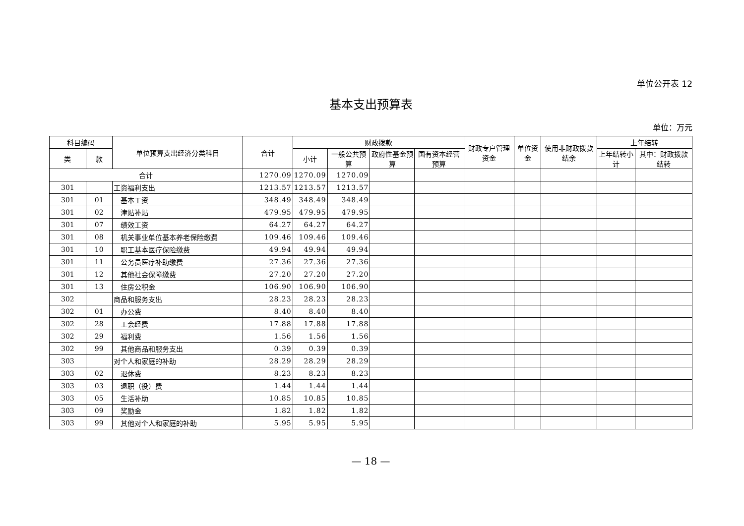单位公开表 12
基本支出预算表
单位：万元
| 科目编码 | | 单位预算支出经济分类科目 | 合计 | 财政拨款 | | | | 财政专户管理资金 | 单位资金 | 使用非财政拨款结余 | 上年结转 | |
| --- | --- | --- | --- | --- | --- | --- | --- | --- | --- | --- | --- | --- |
| | | | | 小计 | 一般公共预算 | 政府性基金预算 | 国有资本经营预算 | | | | 上年结转小计 | 其中：财政拨款结转 |
| 类 | 款 | | | | | | | | | | | |
| 合计 | | | 1270.09 | 1270.09 | 1270.09 | | | | | | | |
| 301 | | 工资福利支出 | 1213.57 | 1213.57 | 1213.57 | | | | | | | |
| 301 | 01 | 基本工资 | 348.49 | 348.49 | 348.49 | | | | | | | |
| 301 | 02 | 津贴补贴 | 479.95 | 479.95 | 479.95 | | | | | | | |
| 301 | 07 | 绩效工资 | 64.27 | 64.27 | 64.27 | | | | | | | |
| 301 | 08 | 机关事业单位基本养老保险缴费 | 109.46 | 109.46 | 109.46 | | | | | | | |
| 301 | 10 | 职工基本医疗保险缴费 | 49.94 | 49.94 | 49.94 | | | | | | | |
| 301 | 11 | 公务员医疗补助缴费 | 27.36 | 27.36 | 27.36 | | | | | | | |
| 301 | 12 | 其他社会保障缴费 | 27.20 | 27.20 | 27.20 | | | | | | | |
| 301 | 13 | 住房公积金 | 106.90 | 106.90 | 106.90 | | | | | | | |
| 302 | | 商品和服务支出 | 28.23 | 28.23 | 28.23 | | | | | | | |
| 302 | 01 | 办公费 | 8.40 | 8.40 | 8.40 | | | | | | | |
| 302 | 28 | 工会经费 | 17.88 | 17.88 | 17.88 | | | | | | | |
| 302 | 29 | 福利费 | 1.56 | 1.56 | 1.56 | | | | | | | |
| 302 | 99 | 其他商品和服务支出 | 0.39 | 0.39 | 0.39 | | | | | | | |
| 303 | | 对个人和家庭的补助 | 28.29 | 28.29 | 28.29 | | | | | | | |
| 303 | 02 | 退休费 | 8.23 | 8.23 | 8.23 | | | | | | | |
| 303 | 03 | 退职（役）费 | 1.44 | 1.44 | 1.44 | | | | | | | |
| 303 | 05 | 生活补助 | 10.85 | 10.85 | 10.85 | | | | | | | |
| 303 | 09 | 奖励金 | 1.82 | 1.82 | 1.82 | | | | | | | |
| 303 | 99 | 其他对个人和家庭的补助 | 5.95 | 5.95 | 5.95 | | | | | | | |
— 18 —